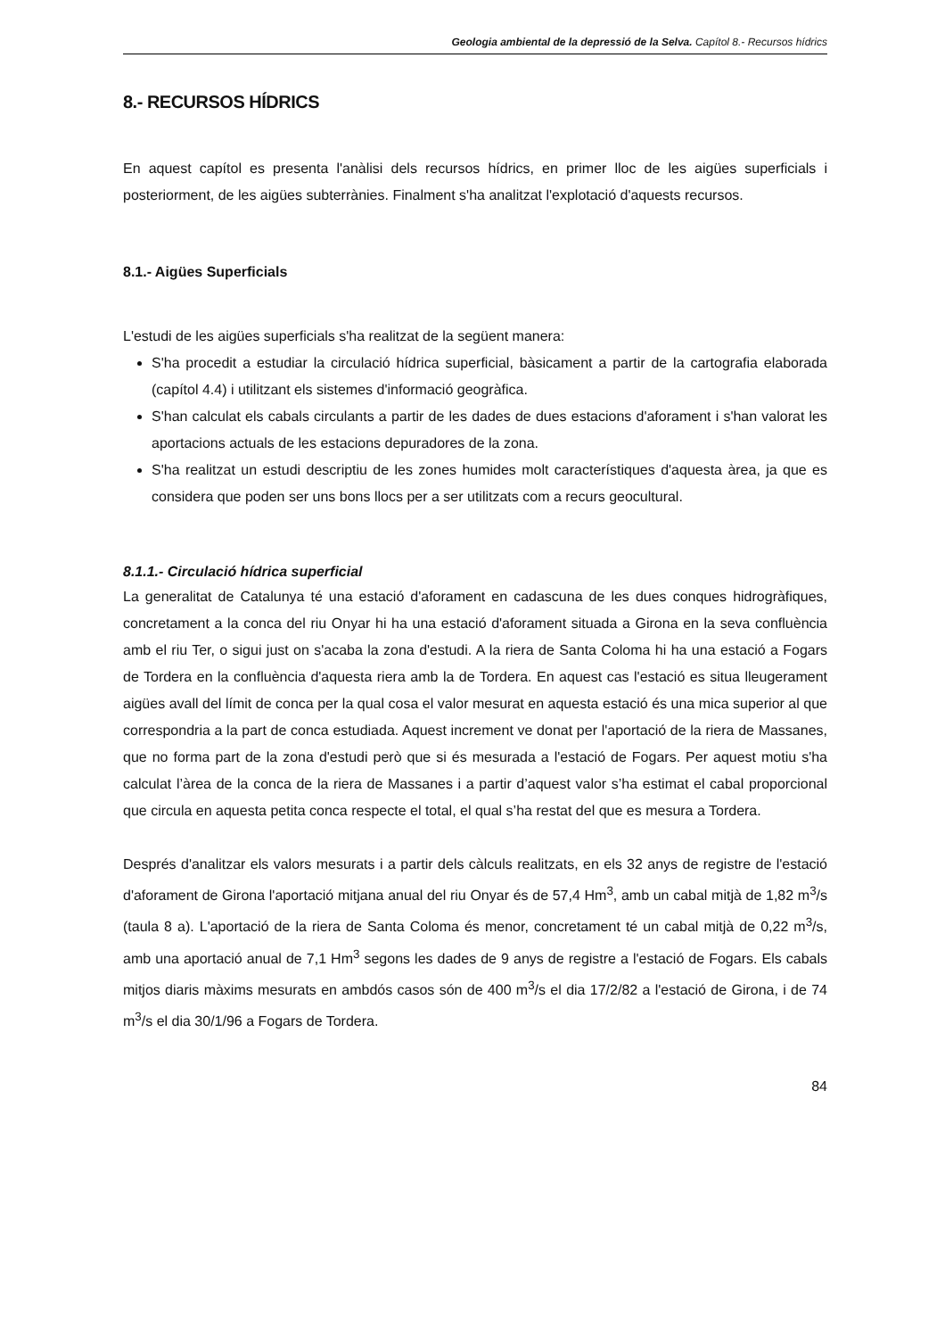Geologia ambiental de la depressió de la Selva. Capítol 8.- Recursos hídrics
8.- RECURSOS HÍDRICS
En aquest capítol es presenta l'anàlisi dels recursos hídrics, en primer lloc de les aigües superficials i posteriorment, de les aigües subterrànies. Finalment s'ha analitzat l'explotació d'aquests recursos.
8.1.- Aigües Superficials
L'estudi de les aigües superficials s'ha realitzat de la següent manera:
S'ha procedit a estudiar la circulació hídrica superficial, bàsicament a partir de la cartografia elaborada (capítol 4.4) i utilitzant els sistemes d'informació geogràfica.
S'han calculat els cabals circulants a partir de les dades de dues estacions d'aforament i s'han valorat les aportacions actuals de les estacions depuradores de la zona.
S'ha realitzat un estudi descriptiu de les zones humides molt característiques d'aquesta àrea, ja que es considera que poden ser uns bons llocs per a ser utilitzats com a recurs geocultural.
8.1.1.- Circulació hídrica superficial
La generalitat de Catalunya té una estació d'aforament en cadascuna de les dues conques hidrogràfiques, concretament a la conca del riu Onyar hi ha una estació d'aforament situada a Girona en la seva confluència amb el riu Ter, o sigui just on s'acaba la zona d'estudi. A la riera de Santa Coloma hi ha una estació a Fogars de Tordera en la confluència d'aquesta riera amb la de Tordera. En aquest cas l'estació es situa lleugerament aigües avall del límit de conca per la qual cosa el valor mesurat en aquesta estació és una mica superior al que correspondria a la part de conca estudiada. Aquest increment ve donat per l'aportació de la riera de Massanes, que no forma part de la zona d'estudi però que si és mesurada a l'estació de Fogars. Per aquest motiu s'ha calculat l’àrea de la conca de la riera de Massanes i a partir d’aquest valor s’ha estimat el cabal proporcional que circula en aquesta petita conca respecte el total, el qual s’ha restat del que es mesura a Tordera.
Després d'analitzar els valors mesurats i a partir dels càlculs realitzats, en els 32 anys de registre de l'estació d'aforament de Girona l'aportació mitjana anual del riu Onyar és de 57,4 Hm<sup>3</sup>, amb un cabal mitjà de 1,82 m<sup>3</sup>/s (taula 8 a). L'aportació de la riera de Santa Coloma és menor, concretament té un cabal mitjà de 0,22 m<sup>3</sup>/s, amb una aportació anual de 7,1 Hm<sup>3</sup> segons les dades de 9 anys de registre a l'estació de Fogars. Els cabals mitjos diaris màxims mesurats en ambdós casos són de 400 m<sup>3</sup>/s el dia 17/2/82 a l'estació de Girona, i de 74 m<sup>3</sup>/s el dia 30/1/96 a Fogars de Tordera.
84